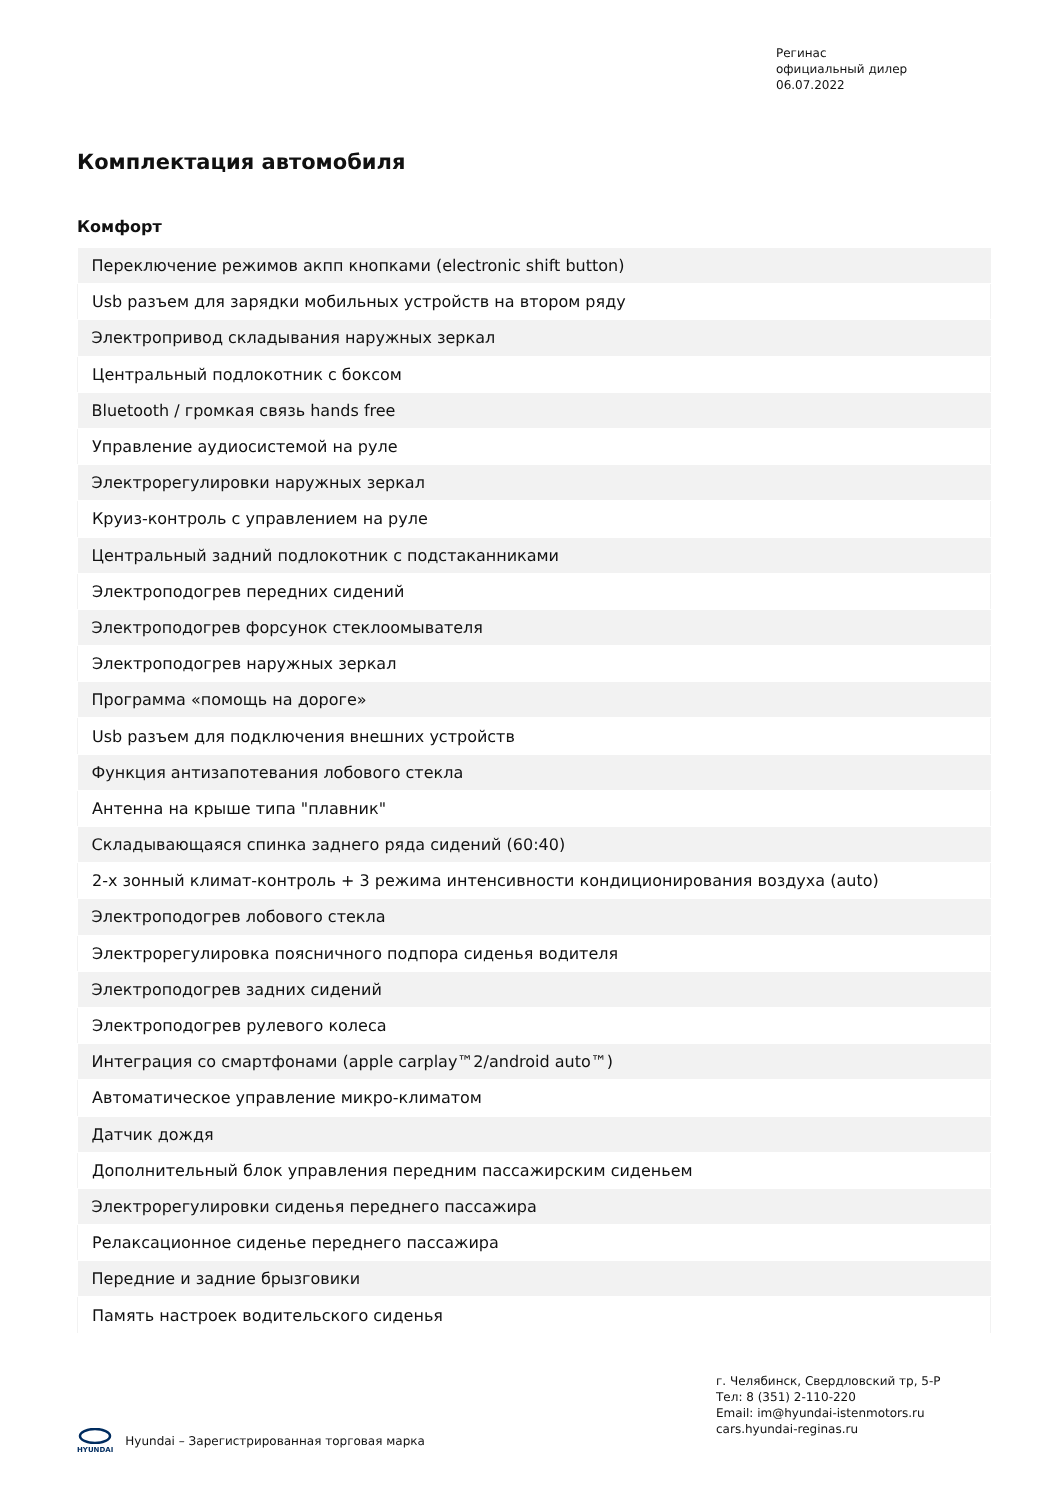Регинас
официальный дилер
06.07.2022
Комплектация автомобиля
Комфорт
| Переключение режимов акпп кнопками (electronic shift button) |
| Usb разъем для зарядки мобильных устройств на втором ряду |
| Электропривод складывания наружных зеркал |
| Центральный подлокотник с боксом |
| Bluetooth / громкая связь hands free |
| Управление аудиосистемой на руле |
| Электрорегулировки наружных зеркал |
| Круиз-контроль с управлением на руле |
| Центральный задний подлокотник с подстаканниками |
| Электроподогрев передних сидений |
| Электроподогрев форсунок стеклоомывателя |
| Электроподогрев наружных зеркал |
| Программа «помощь на дороге» |
| Usb разъем для подключения внешних устройств |
| Функция антизапотевания лобового стекла |
| Антенна на крыше типа "плавник" |
| Складывающаяся спинка заднего ряда сидений (60:40) |
| 2-х зонный климат-контроль + 3 режима интенсивности кондиционирования воздуха (auto) |
| Электроподогрев лобового стекла |
| Электрорегулировка поясничного подпора сиденья водителя |
| Электроподогрев задних сидений |
| Электроподогрев рулевого колеса |
| Интеграция со смартфонами (apple carplay™2/android auto™) |
| Автоматическое управление микро-климатом |
| Датчик дождя |
| Дополнительный блок управления передним пассажирским сиденьем |
| Электрорегулировки сиденья переднего пассажира |
| Релаксационное сиденье переднего пассажира |
| Передние и задние брызговики |
| Память настроек водительского сиденья |
г. Челябинск, Свердловский тр, 5-Р
Тел: 8 (351) 2-110-220
Email: im@hyundai-istenmotors.ru
cars.hyundai-reginas.ru
HYUNDAI
Hyundai – Зарегистрированная торговая марка